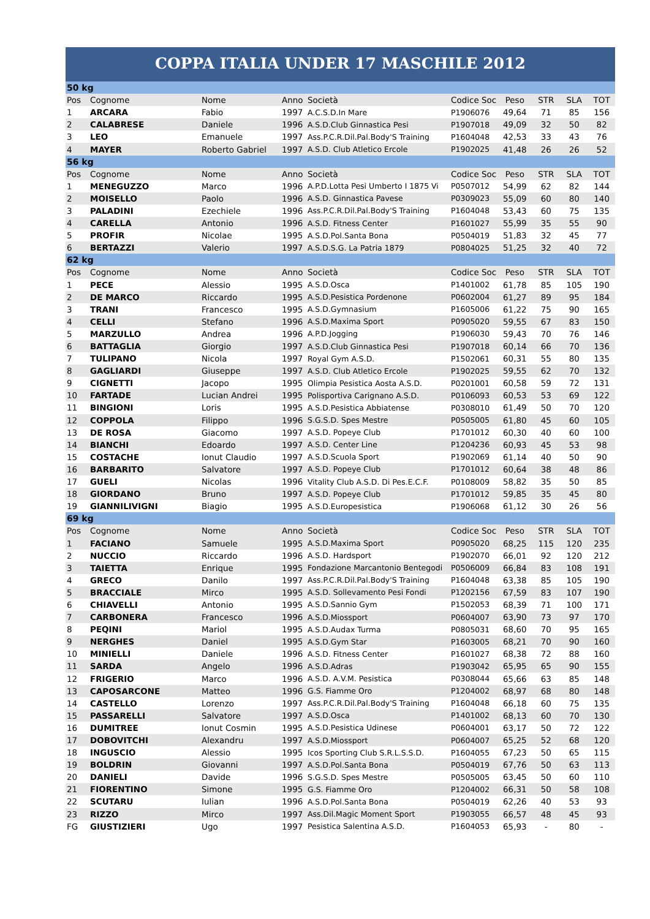COPPA ITALIA UNDER 17 MASCHILE 2012
| 50 kg | | | | | | | | | |
| Pos | Cognome | Nome | Anno | Società | Codice Soc | Peso | STR | SLA | TOT |
| 1 | ARCARA | Fabio | 1997 | A.C.S.D.In Mare | P1906076 | 49,64 | 71 | 85 | 156 |
| 2 | CALABRESE | Daniele | 1996 | A.S.D.Club Ginnastica Pesi | P1907018 | 49,09 | 32 | 50 | 82 |
| 3 | LEO | Emanuele | 1997 | Ass.P.C.R.Dil.Pal.Body'S Training | P1604048 | 42,53 | 33 | 43 | 76 |
| 4 | MAYER | Roberto Gabriel | 1997 | A.S.D. Club Atletico Ercole | P1902025 | 41,48 | 26 | 26 | 52 |
| 56 kg | | | | | | | | | |
| Pos | Cognome | Nome | Anno | Società | Codice Soc | Peso | STR | SLA | TOT |
| 1 | MENEGUZZO | Marco | 1996 | A.P.D.Lotta Pesi Umberto I 1875 Vi | P0507012 | 54,99 | 62 | 82 | 144 |
| 2 | MOISELLO | Paolo | 1996 | A.S.D. Ginnastica Pavese | P0309023 | 55,09 | 60 | 80 | 140 |
| 3 | PALADINI | Ezechiele | 1996 | Ass.P.C.R.Dil.Pal.Body'S Training | P1604048 | 53,43 | 60 | 75 | 135 |
| 4 | CARELLA | Antonio | 1996 | A.S.D. Fitness Center | P1601027 | 55,99 | 35 | 55 | 90 |
| 5 | PROFIR | Nicolae | 1995 | A.S.D.Pol.Santa Bona | P0504019 | 51,83 | 32 | 45 | 77 |
| 6 | BERTAZZI | Valerio | 1997 | A.S.D.S.G. La Patria 1879 | P0804025 | 51,25 | 32 | 40 | 72 |
| 62 kg | | | | | | | | | |
| Pos | Cognome | Nome | Anno | Società | Codice Soc | Peso | STR | SLA | TOT |
| 1 | PECE | Alessio | 1995 | A.S.D.Osca | P1401002 | 61,78 | 85 | 105 | 190 |
| 2 | DE MARCO | Riccardo | 1995 | A.S.D.Pesistica Pordenone | P0602004 | 61,27 | 89 | 95 | 184 |
| 3 | TRANI | Francesco | 1995 | A.S.D.Gymnasium | P1605006 | 61,22 | 75 | 90 | 165 |
| 4 | CELLI | Stefano | 1996 | A.S.D.Maxima Sport | P0905020 | 59,55 | 67 | 83 | 150 |
| 5 | MARZULLO | Andrea | 1996 | A.P.D.Jogging | P1906030 | 59,43 | 70 | 76 | 146 |
| 6 | BATTAGLIA | Giorgio | 1997 | A.S.D.Club Ginnastica Pesi | P1907018 | 60,14 | 66 | 70 | 136 |
| 7 | TULIPANO | Nicola | 1997 | Royal Gym A.S.D. | P1502061 | 60,31 | 55 | 80 | 135 |
| 8 | GAGLIARDI | Giuseppe | 1997 | A.S.D. Club Atletico Ercole | P1902025 | 59,55 | 62 | 70 | 132 |
| 9 | CIGNETTI | Jacopo | 1995 | Olimpia Pesistica Aosta A.S.D. | P0201001 | 60,58 | 59 | 72 | 131 |
| 10 | FARTADE | Lucian Andrei | 1995 | Polisportiva Carignano A.S.D. | P0106093 | 60,53 | 53 | 69 | 122 |
| 11 | BINGIONI | Loris | 1995 | A.S.D.Pesistica Abbiatense | P0308010 | 61,49 | 50 | 70 | 120 |
| 12 | COPPOLA | Filippo | 1996 | S.G.S.D. Spes Mestre | P0505005 | 61,80 | 45 | 60 | 105 |
| 13 | DE ROSA | Giacomo | 1997 | A.S.D. Popeye Club | P1701012 | 60,30 | 40 | 60 | 100 |
| 14 | BIANCHI | Edoardo | 1997 | A.S.D. Center Line | P1204236 | 60,93 | 45 | 53 | 98 |
| 15 | COSTACHE | Ionut Claudio | 1997 | A.S.D.Scuola Sport | P1902069 | 61,14 | 40 | 50 | 90 |
| 16 | BARBARITO | Salvatore | 1997 | A.S.D. Popeye Club | P1701012 | 60,64 | 38 | 48 | 86 |
| 17 | GUELI | Nicolas | 1996 | Vitality Club A.S.D. Di Pes.E.C.F. | P0108009 | 58,82 | 35 | 50 | 85 |
| 18 | GIORDANO | Bruno | 1997 | A.S.D. Popeye Club | P1701012 | 59,85 | 35 | 45 | 80 |
| 19 | GIANNILIVIGNI | Biagio | 1995 | A.S.D.Europesistica | P1906068 | 61,12 | 30 | 26 | 56 |
| 69 kg | | | | | | | | | |
| Pos | Cognome | Nome | Anno | Società | Codice Soc | Peso | STR | SLA | TOT |
| 1 | FACIANO | Samuele | 1995 | A.S.D.Maxima Sport | P0905020 | 68,25 | 115 | 120 | 235 |
| 2 | NUCCIO | Riccardo | 1996 | A.S.D. Hardsport | P1902070 | 66,01 | 92 | 120 | 212 |
| 3 | TAIETTA | Enrique | 1995 | Fondazione Marcantonio Bentegodi | P0506009 | 66,84 | 83 | 108 | 191 |
| 4 | GRECO | Danilo | 1997 | Ass.P.C.R.Dil.Pal.Body'S Training | P1604048 | 63,38 | 85 | 105 | 190 |
| 5 | BRACCIALE | Mirco | 1995 | A.S.D. Sollevamento Pesi Fondi | P1202156 | 67,59 | 83 | 107 | 190 |
| 6 | CHIAVELLI | Antonio | 1995 | A.S.D.Sannio Gym | P1502053 | 68,39 | 71 | 100 | 171 |
| 7 | CARBONERA | Francesco | 1996 | A.S.D.Miossport | P0604007 | 63,90 | 73 | 97 | 170 |
| 8 | PEQINI | Mariol | 1995 | A.S.D.Audax Turma | P0805031 | 68,60 | 70 | 95 | 165 |
| 9 | NERGHES | Daniel | 1995 | A.S.D.Gym Star | P1603005 | 68,21 | 70 | 90 | 160 |
| 10 | MINIELLI | Daniele | 1996 | A.S.D. Fitness Center | P1601027 | 68,38 | 72 | 88 | 160 |
| 11 | SARDA | Angelo | 1996 | A.S.D.Adras | P1903042 | 65,95 | 65 | 90 | 155 |
| 12 | FRIGERIO | Marco | 1996 | A.S.D. A.V.M. Pesistica | P0308044 | 65,66 | 63 | 85 | 148 |
| 13 | CAPOSARCONE | Matteo | 1996 | G.S. Fiamme Oro | P1204002 | 68,97 | 68 | 80 | 148 |
| 14 | CASTELLO | Lorenzo | 1997 | Ass.P.C.R.Dil.Pal.Body'S Training | P1604048 | 66,18 | 60 | 75 | 135 |
| 15 | PASSARELLI | Salvatore | 1997 | A.S.D.Osca | P1401002 | 68,13 | 60 | 70 | 130 |
| 16 | DUMITREE | Ionut Cosmin | 1995 | A.S.D.Pesistica Udinese | P0604001 | 63,17 | 50 | 72 | 122 |
| 17 | DOBOVITCHI | Alexandru | 1997 | A.S.D.Miossport | P0604007 | 65,25 | 52 | 68 | 120 |
| 18 | INGUSCIO | Alessio | 1995 | Icos Sporting Club S.R.L.S.S.D. | P1604055 | 67,23 | 50 | 65 | 115 |
| 19 | BOLDRIN | Giovanni | 1997 | A.S.D.Pol.Santa Bona | P0504019 | 67,76 | 50 | 63 | 113 |
| 20 | DANIELI | Davide | 1996 | S.G.S.D. Spes Mestre | P0505005 | 63,45 | 50 | 60 | 110 |
| 21 | FIORENTINO | Simone | 1995 | G.S. Fiamme Oro | P1204002 | 66,31 | 50 | 58 | 108 |
| 22 | SCUTARU | Iulian | 1996 | A.S.D.Pol.Santa Bona | P0504019 | 62,26 | 40 | 53 | 93 |
| 23 | RIZZO | Mirco | 1997 | Ass.Dil.Magic Moment Sport | P1903055 | 66,57 | 48 | 45 | 93 |
| FG | GIUSTIZIERI | Ugo | 1997 | Pesistica Salentina A.S.D. | P1604053 | 65,93 | - | 80 | - |